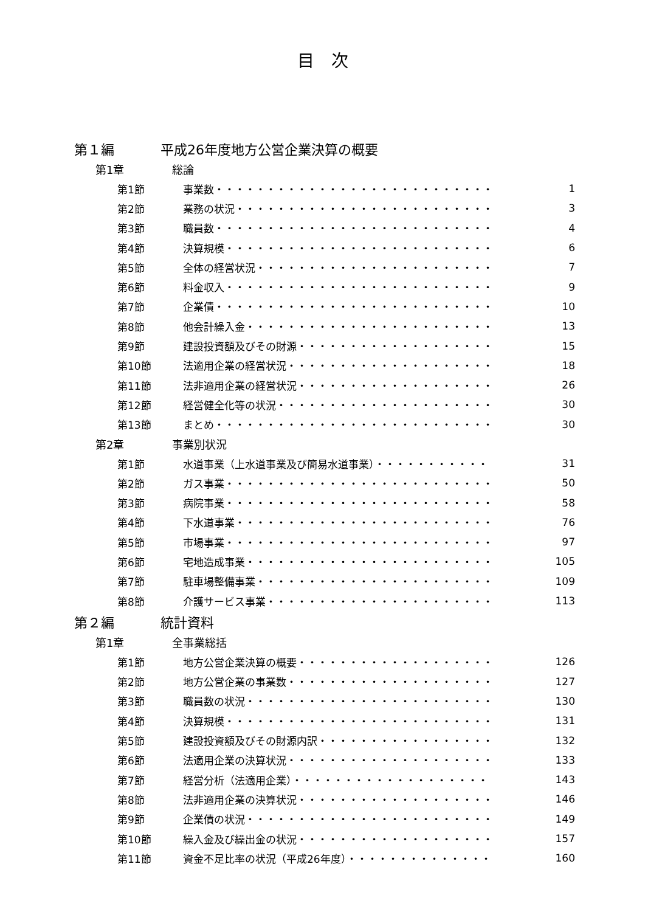目　次
第１編 平成26年度地方公営企業決算の概要
第1章 総論
第1節 事業数・・・・・・・・・・・・・・・・・・・・・・・・・・・ 1
第2節 業務の状況・・・・・・・・・・・・・・・・・・・・・・・・・ 3
第3節 職員数・・・・・・・・・・・・・・・・・・・・・・・・・・・ 4
第4節 決算規模・・・・・・・・・・・・・・・・・・・・・・・・・・ 6
第5節 全体の経営状況・・・・・・・・・・・・・・・・・・・・・・・ 7
第6節 料金収入・・・・・・・・・・・・・・・・・・・・・・・・・・ 9
第7節 企業債・・・・・・・・・・・・・・・・・・・・・・・・・・・ 10
第8節 他会計繰入金・・・・・・・・・・・・・・・・・・・・・・・・ 13
第9節 建設投資額及びその財源・・・・・・・・・・・・・・・・・・・ 15
第10節 法適用企業の経営状況・・・・・・・・・・・・・・・・・・・・ 18
第11節 法非適用企業の経営状況・・・・・・・・・・・・・・・・・・・ 26
第12節 経営健全化等の状況・・・・・・・・・・・・・・・・・・・・・ 30
第13節 まとめ・・・・・・・・・・・・・・・・・・・・・・・・・・・ 30
第2章 事業別状況
第1節 水道事業（上水道事業及び簡易水道事業）・・・・・・・・・・・ 31
第2節 ガス事業・・・・・・・・・・・・・・・・・・・・・・・・・・ 50
第3節 病院事業・・・・・・・・・・・・・・・・・・・・・・・・・・ 58
第4節 下水道事業・・・・・・・・・・・・・・・・・・・・・・・・・ 76
第5節 市場事業・・・・・・・・・・・・・・・・・・・・・・・・・・ 97
第6節 宅地造成事業・・・・・・・・・・・・・・・・・・・・・・・・ 105
第7節 駐車場整備事業・・・・・・・・・・・・・・・・・・・・・・・ 109
第8節 介護サービス事業・・・・・・・・・・・・・・・・・・・・・・ 113
第２編 統計資料
第1章 全事業総括
第1節 地方公営企業決算の概要・・・・・・・・・・・・・・・・・・・ 126
第2節 地方公営企業の事業数・・・・・・・・・・・・・・・・・・・・ 127
第3節 職員数の状況・・・・・・・・・・・・・・・・・・・・・・・・ 130
第4節 決算規模・・・・・・・・・・・・・・・・・・・・・・・・・・ 131
第5節 建設投資額及びその財源内訳・・・・・・・・・・・・・・・・・ 132
第6節 法適用企業の決算状況・・・・・・・・・・・・・・・・・・・・ 133
第7節 経営分析（法適用企業）・・・・・・・・・・・・・・・・・・・ 143
第8節 法非適用企業の決算状況・・・・・・・・・・・・・・・・・・・ 146
第9節 企業債の状況・・・・・・・・・・・・・・・・・・・・・・・・ 149
第10節 繰入金及び繰出金の状況・・・・・・・・・・・・・・・・・・・ 157
第11節 資金不足比率の状況（平成26年度）・・・・・・・・・・・・・・ 160